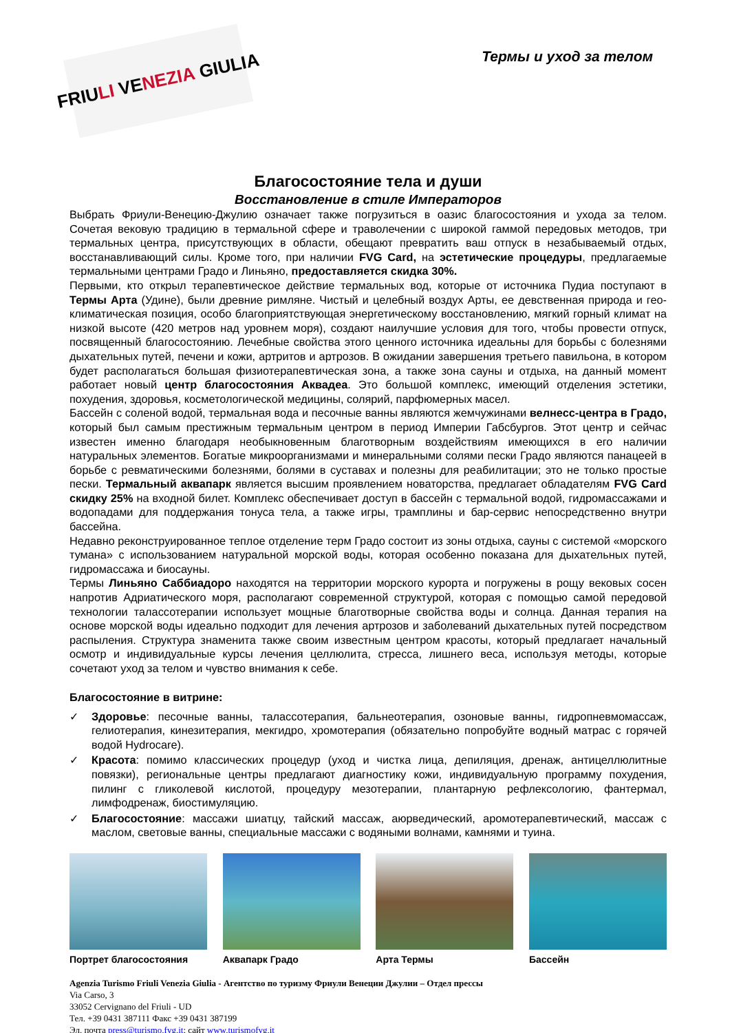FRIU LI VE NEZIA GIULIA
Термы и уход за телом
Благосостояние тела и души
Восстановление в стиле Императоров
Выбрать Фриули-Венецию-Джулию означает также погрузиться в оазис благосостояния и ухода за телом. Сочетая вековую традицию в термальной сфере и траволечении с широкой гаммой передовых методов, три термальных центра, присутствующих в области, обещают превратить ваш отпуск в незабываемый отдых, восстанавливающий силы. Кроме того, при наличии FVG Card, на эстетические процедуры, предлагаемые термальными центрами Градо и Линьяно, предоставляется скидка 30%.
Первыми, кто открыл терапевтическое действие термальных вод, которые от источника Пудиа поступают в Термы Арта (Удине), были древние римляне. Чистый и целебный воздух Арты, ее девственная природа и гео-климатическая позиция, особо благоприятствующая энергетическому восстановлению, мягкий горный климат на низкой высоте (420 метров над уровнем моря), создают наилучшие условия для того, чтобы провести отпуск, посвященный благосостоянию. Лечебные свойства этого ценного источника идеальны для борьбы с болезнями дыхательных путей, печени и кожи, артритов и артрозов. В ожидании завершения третьего павильона, в котором будет располагаться большая физиотерапевтическая зона, а также зона сауны и отдыха, на данный момент работает новый центр благосостояния Аквадеа. Это большой комплекс, имеющий отделения эстетики, похудения, здоровья, косметологической медицины, солярий, парфюмерных масел.
Бассейн с соленой водой, термальная вода и песочные ванны являются жемчужинами велнесс-центра в Градо, который был самым престижным термальным центром в период Империи Габсбургов. Этот центр и сейчас известен именно благодаря необыкновенным благотворным воздействиям имеющихся в его наличии натуральных элементов. Богатые микроорганизмами и минеральными солями пески Градо являются панацеей в борьбе с ревматическими болезнями, болями в суставах и полезны для реабилитации; это не только простые пески. Термальный аквапарк является высшим проявлением новаторства, предлагает обладателям FVG Card скидку 25% на входной билет. Комплекс обеспечивает доступ в бассейн с термальной водой, гидромассажами и водопадами для поддержания тонуса тела, а также игры, трамплины и бар-сервис непосредственно внутри бассейна.
Недавно реконструированное теплое отделение терм Градо состоит из зоны отдыха, сауны с системой «морского тумана» с использованием натуральной морской воды, которая особенно показана для дыхательных путей, гидромассажа и биосауны.
Термы Линьяно Саббиадоро находятся на территории морского курорта и погружены в рощу вековых сосен напротив Адриатического моря, располагают современной структурой, которая с помощью самой передовой технологии талассотерапии использует мощные благотворные свойства воды и солнца. Данная терапия на основе морской воды идеально подходит для лечения артрозов и заболеваний дыхательных путей посредством распыления. Структура знаменита также своим известным центром красоты, который предлагает начальный осмотр и индивидуальные курсы лечения целлюлита, стресса, лишнего веса, используя методы, которые сочетают уход за телом и чувство внимания к себе.
Благосостояние в витрине:
✓ Здоровье: песочные ванны, талассотерапия, бальнеотерапия, озоновые ванны, гидропневмомассаж, гелиотерапия, кинезитерапия, мекгидро, хромотерапия (обязательно попробуйте водный матрас с горячей водой Hydrocare).
✓ Красота: помимо классических процедур (уход и чистка лица, депиляция, дренаж, антицеллюлитные повязки), региональные центры предлагают диагностику кожи, индивидуальную программу похудения, пилинг с гликолевой кислотой, процедуру мезотерапии, плантарную рефлексологию, фантермал, лимфодренаж, биостимуляцию.
✓ Благосостояние: массажи шиатцу, тайский массаж, аюрведический, аромотерапевтический, массаж с маслом, световые ванны, специальные массажи с водяными волнами, камнями и туина.
Портрет благосостояния Аквапарк Градо Арта Термы Бассейн
Agenzia Turismo Friuli Venezia Giulia - Агентство по туризму Фриули Венеции Джулии – Отдел прессы
Via Carso, 3
33052 Cervignano del Friuli - UD
Тел. +39 0431 387111 Факс +39 0431 387199
Эл. почта press@turismo.fvg.it; сайт www.turismofvg.it